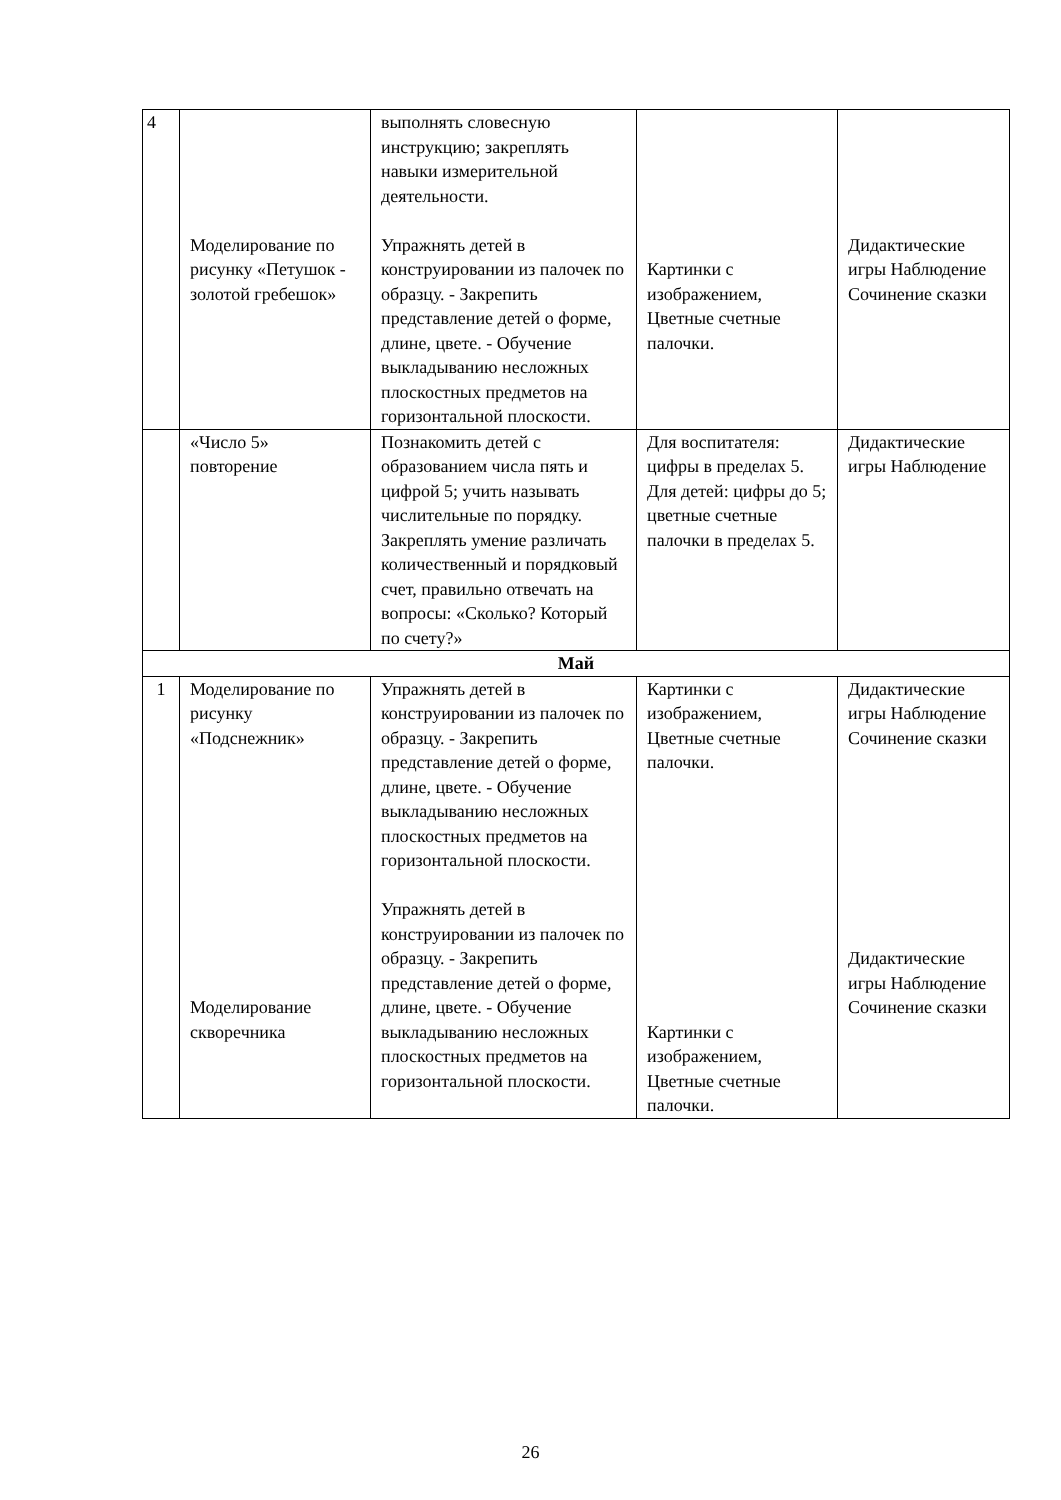| 4 | Моделирование по рисунку «Петушок - золотой гребешок» | выполнять словесную инструкцию; закреплять навыки измерительной деятельности. Упражнять детей в конструировании из палочек по образцу. - Закрепить представление детей о форме, длине, цвете. - Обучение выкладыванию несложных плоскостных предметов на горизонтальной плоскости. | Картинки с изображением, Цветные счетные палочки. | Дидактические игры Наблюдение Сочинение сказки |
| | «Число 5» повторение | Познакомить детей с образованием числа пять и цифрой 5; учить называть числительные по порядку. Закреплять умение различать количественный и порядковый счет, правильно отвечать на вопросы: «Сколько? Который по счету?» | Для воспитателя: цифры в пределах 5. Для детей: цифры до 5; цветные счетные палочки в пределах 5. | Дидактические игры Наблюдение |
| Май | | | | |
| 1 | Моделирование по рисунку «Подснежник» Моделирование скворечника | Упражнять детей в конструировании из палочек по образцу. - Закрепить представление детей о форме, длине, цвете. - Обучение выкладыванию несложных плоскостных предметов на горизонтальной плоскости. Упражнять детей в конструировании из палочек по образцу. - Закрепить представление детей о форме, длине, цвете. - Обучение выкладыванию несложных плоскостных предметов на горизонтальной плоскости. | Картинки с изображением, Цветные счетные палочки. Картинки с изображением, Цветные счетные палочки. | Дидактические игры Наблюдение Сочинение сказки Дидактические игры Наблюдение Сочинение сказки |
26